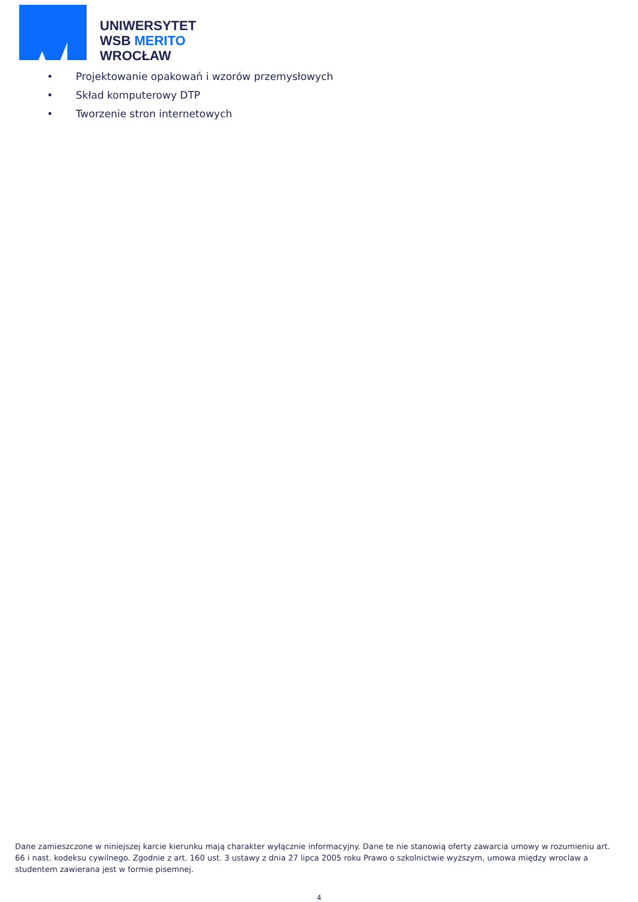UNIWERSYTET
WSB MERITO
WROCŁAW
• Projektowanie opakowań i wzorów przemysłowych
• Skład komputerowy DTP
• Tworzenie stron internetowych
Dane zamieszczone w niniejszej karcie kierunku mają charakter wyłącznie informacyjny. Dane te nie stanowią oferty zawarcia umowy w rozumieniu art. 66 i nast. kodeksu cywilnego. Zgodnie z art. 160 ust. 3 ustawy z dnia 27 lipca 2005 roku Prawo o szkolnictwie wyższym, umowa między wroclaw a studentem zawierana jest w formie pisemnej.
4